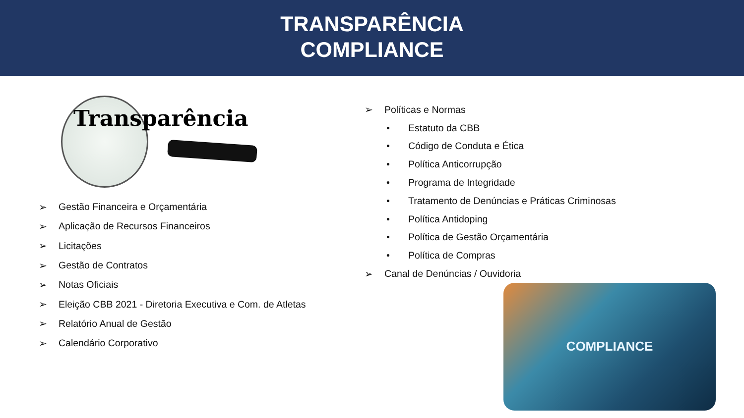TRANSPARÊNCIA
COMPLIANCE
Transparência
➢ Gestão Financeira e Orçamentária
➢ Aplicação de Recursos Financeiros
➢ Licitações
➢ Gestão de Contratos
➢ Notas Oficiais
➢ Eleição CBB 2021 - Diretoria Executiva e Com. de Atletas
➢ Relatório Anual de Gestão
➢ Calendário Corporativo
➢ Políticas e Normas
• Estatuto da CBB
• Código de Conduta e Ética
• Política Anticorrupção
• Programa de Integridade
• Tratamento de Denúncias e Práticas Criminosas
• Política Antidoping
• Política de Gestão Orçamentária
• Política de Compras
➢ Canal de Denúncias / Ouvidoria
COMPLIANCE